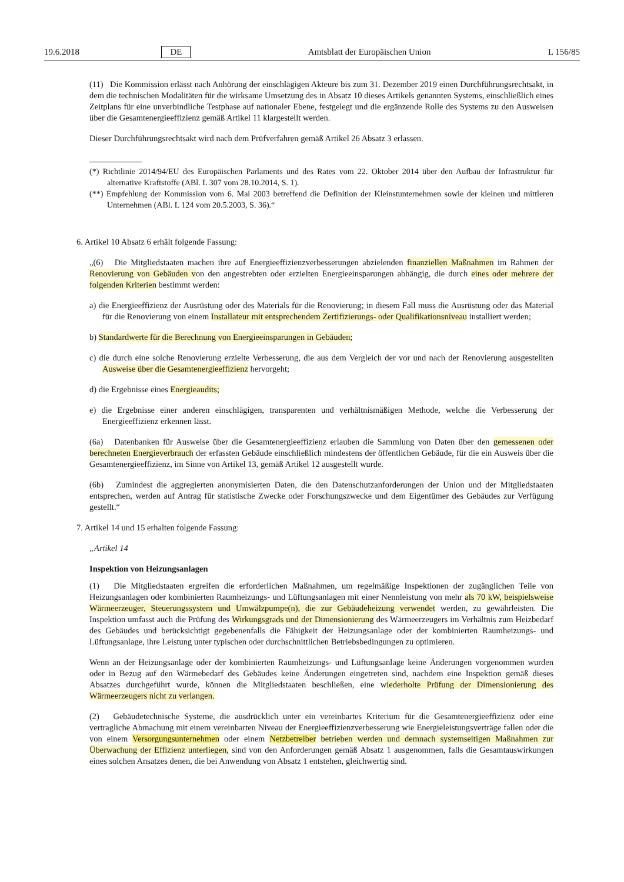19.6.2018 DE Amtsblatt der Europäischen Union L 156/85
(11) Die Kommission erlässt nach Anhörung der einschlägigen Akteure bis zum 31. Dezember 2019 einen Durchführungsrechtsakt, in dem die technischen Modalitäten für die wirksame Umsetzung des in Absatz 10 dieses Artikels genannten Systems, einschließlich eines Zeitplans für eine unverbindliche Testphase auf nationaler Ebene, festgelegt und die ergänzende Rolle des Systems zu den Ausweisen über die Gesamtenergieeffizienz gemäß Artikel 11 klargestellt werden.
Dieser Durchführungsrechtsakt wird nach dem Prüfverfahren gemäß Artikel 26 Absatz 3 erlassen.
(*) Richtlinie 2014/94/EU des Europäischen Parlaments und des Rates vom 22. Oktober 2014 über den Aufbau der Infrastruktur für alternative Kraftstoffe (ABl. L 307 vom 28.10.2014, S. 1).
(**) Empfehlung der Kommission vom 6. Mai 2003 betreffend die Definition der Kleinstunternehmen sowie der kleinen und mittleren Unternehmen (ABl. L 124 vom 20.5.2003, S. 36).“
6. Artikel 10 Absatz 6 erhält folgende Fassung:
„(6) Die Mitgliedstaaten machen ihre auf Energieeffizienzverbesserungen abzielenden finanziellen Maßnahmen im Rahmen der Renovierung von Gebäuden von den angestrebten oder erzielten Energieeinsparungen abhängig, die durch eines oder mehrere der folgenden Kriterien bestimmt werden:
a) die Energieeffizienz der Ausrüstung oder des Materials für die Renovierung; in diesem Fall muss die Ausrüstung oder das Material für die Renovierung von einem Installateur mit entsprechendem Zertifizierungs- oder Qualifikationsniveau installiert werden;
b) Standardwerte für die Berechnung von Energieeinsparungen in Gebäuden;
c) die durch eine solche Renovierung erzielte Verbesserung, die aus dem Vergleich der vor und nach der Renovierung ausgestellten Ausweise über die Gesamtenergieeffizienz hervorgeht;
d) die Ergebnisse eines Energieaudits;
e) die Ergebnisse einer anderen einschlägigen, transparenten und verhältnismäßigen Methode, welche die Verbesserung der Energieeffizienz erkennen lässt.
(6a) Datenbanken für Ausweise über die Gesamtenergieeffizienz erlauben die Sammlung von Daten über den gemessenen oder berechneten Energieverbrauch der erfassten Gebäude einschließlich mindestens der öffentlichen Gebäude, für die ein Ausweis über die Gesamtenergieeffizienz, im Sinne von Artikel 13, gemäß Artikel 12 ausgestellt wurde.
(6b) Zumindest die aggregierten anonymisierten Daten, die den Datenschutzanforderungen der Union und der Mitgliedstaaten entsprechen, werden auf Antrag für statistische Zwecke oder Forschungszwecke und dem Eigentümer des Gebäudes zur Verfügung gestellt.“
7. Artikel 14 und 15 erhalten folgende Fassung:
„Artikel 14
Inspektion von Heizungsanlagen
(1) Die Mitgliedstaaten ergreifen die erforderlichen Maßnahmen, um regelmäßige Inspektionen der zugänglichen Teile von Heizungsanlagen oder kombinierten Raumheizungs- und Lüftungsanlagen mit einer Nennleistung von mehr als 70 kW, beispielsweise Wärmeerzeuger, Steuerungssystem und Umwälzpumpe(n), die zur Gebäudeheizung verwendet werden, zu gewährleisten. Die Inspektion umfasst auch die Prüfung des Wirkungsgrads und der Dimensionierung des Wärmeerzeugers im Verhältnis zum Heizbedarf des Gebäudes und berücksichtigt gegebenenfalls die Fähigkeit der Heizungsanlage oder der kombinierten Raumheizungs- und Lüftungsanlage, ihre Leistung unter typischen oder durchschnittlichen Betriebsbedingungen zu optimieren.
Wenn an der Heizungsanlage oder der kombinierten Raumheizungs- und Lüftungsanlage keine Änderungen vorgenommen wurden oder in Bezug auf den Wärmebedarf des Gebäudes keine Änderungen eingetreten sind, nachdem eine Inspektion gemäß dieses Absatzes durchgeführt wurde, können die Mitgliedstaaten beschließen, eine wiederholte Prüfung der Dimensionierung des Wärmeerzeugers nicht zu verlangen.
(2) Gebäudetechnische Systeme, die ausdrücklich unter ein vereinbartes Kriterium für die Gesamtenergieeffizienz oder eine vertragliche Abmachung mit einem vereinbarten Niveau der Energieeffizienzverbesserung wie Energieleistungsverträge fallen oder die von einem Versorgungsunternehmen oder einem Netzbetreiber betrieben werden und demnach systemseitigen Maßnahmen zur Überwachung der Effizienz unterliegen, sind von den Anforderungen gemäß Absatz 1 ausgenommen, falls die Gesamtauswirkungen eines solchen Ansatzes denen, die bei Anwendung von Absatz 1 entstehen, gleichwertig sind.